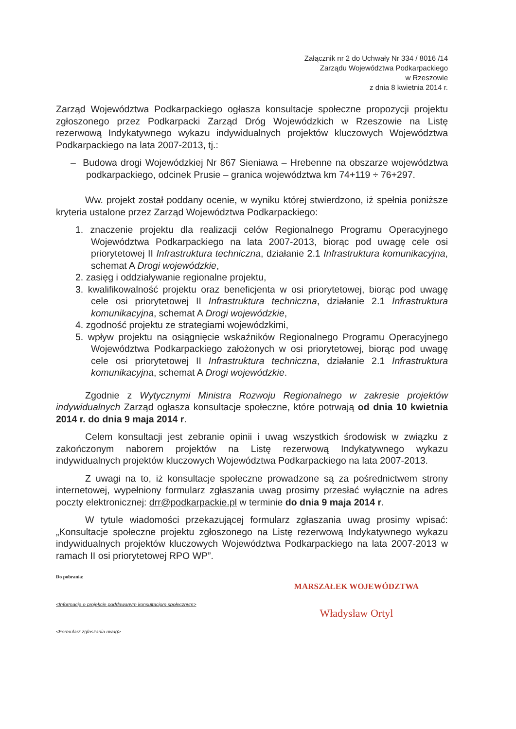Załącznik nr 2 do Uchwały Nr 334 / 8016 /14
Zarządu Województwa Podkarpackiego
w Rzeszowie
z dnia 8 kwietnia 2014 r.
Zarząd Województwa Podkarpackiego ogłasza konsultacje społeczne propozycji projektu zgłoszonego przez Podkarpacki Zarząd Dróg Wojewódzkich w Rzeszowie na Listę rezerwową Indykatywnego wykazu indywidualnych projektów kluczowych Województwa Podkarpackiego na lata 2007-2013, tj.:
– Budowa drogi Wojewódzkiej Nr 867 Sieniawa – Hrebenne na obszarze województwa podkarpackiego, odcinek Prusie – granica województwa km 74+119 ÷ 76+297.
Ww. projekt został poddany ocenie, w wyniku której stwierdzono, iż spełnia poniższe kryteria ustalone przez Zarząd Województwa Podkarpackiego:
1. znaczenie projektu dla realizacji celów Regionalnego Programu Operacyjnego Województwa Podkarpackiego na lata 2007-2013, biorąc pod uwagę cele osi priorytetowej II Infrastruktura techniczna, działanie 2.1 Infrastruktura komunikacyjna, schemat A Drogi wojewódzkie,
2. zasięg i oddziaływanie regionalne projektu,
3. kwalifikowalność projektu oraz beneficjenta w osi priorytetowej, biorąc pod uwagę cele osi priorytetowej II Infrastruktura techniczna, działanie 2.1 Infrastruktura komunikacyjna, schemat A Drogi wojewódzkie,
4. zgodność projektu ze strategiami wojewódzkimi,
5. wpływ projektu na osiągnięcie wskaźników Regionalnego Programu Operacyjnego Województwa Podkarpackiego założonych w osi priorytetowej, biorąc pod uwagę cele osi priorytetowej II Infrastruktura techniczna, działanie 2.1 Infrastruktura komunikacyjna, schemat A Drogi wojewódzkie.
Zgodnie z Wytycznymi Ministra Rozwoju Regionalnego w zakresie projektów indywidualnych Zarząd ogłasza konsultacje społeczne, które potrwają od dnia 10 kwietnia 2014 r. do dnia 9 maja 2014 r.
Celem konsultacji jest zebranie opinii i uwag wszystkich środowisk w związku z zakończonym naborem projektów na Listę rezerwową Indykatywnego wykazu indywidualnych projektów kluczowych Województwa Podkarpackiego na lata 2007-2013.
Z uwagi na to, iż konsultacje społeczne prowadzone są za pośrednictwem strony internetowej, wypełniony formularz zgłaszania uwag prosimy przesłać wyłącznie na adres poczty elektronicznej: drr@podkarpackie.pl w terminie do dnia 9 maja 2014 r.
W tytule wiadomości przekazującej formularz zgłaszania uwag prosimy wpisać: „Konsultacje społeczne projektu zgłoszonego na Listę rezerwową Indykatywnego wykazu indywidualnych projektów kluczowych Województwa Podkarpackiego na lata 2007-2013 w ramach II osi priorytetowej RPO WP”.
Do pobrania:
<Informacja o projekcie poddawanym konsultacjom społecznym>
<Formularz zgłaszania uwag>
MARSZAŁEK WOJEWÓDZTWA
Władysław Ortyl